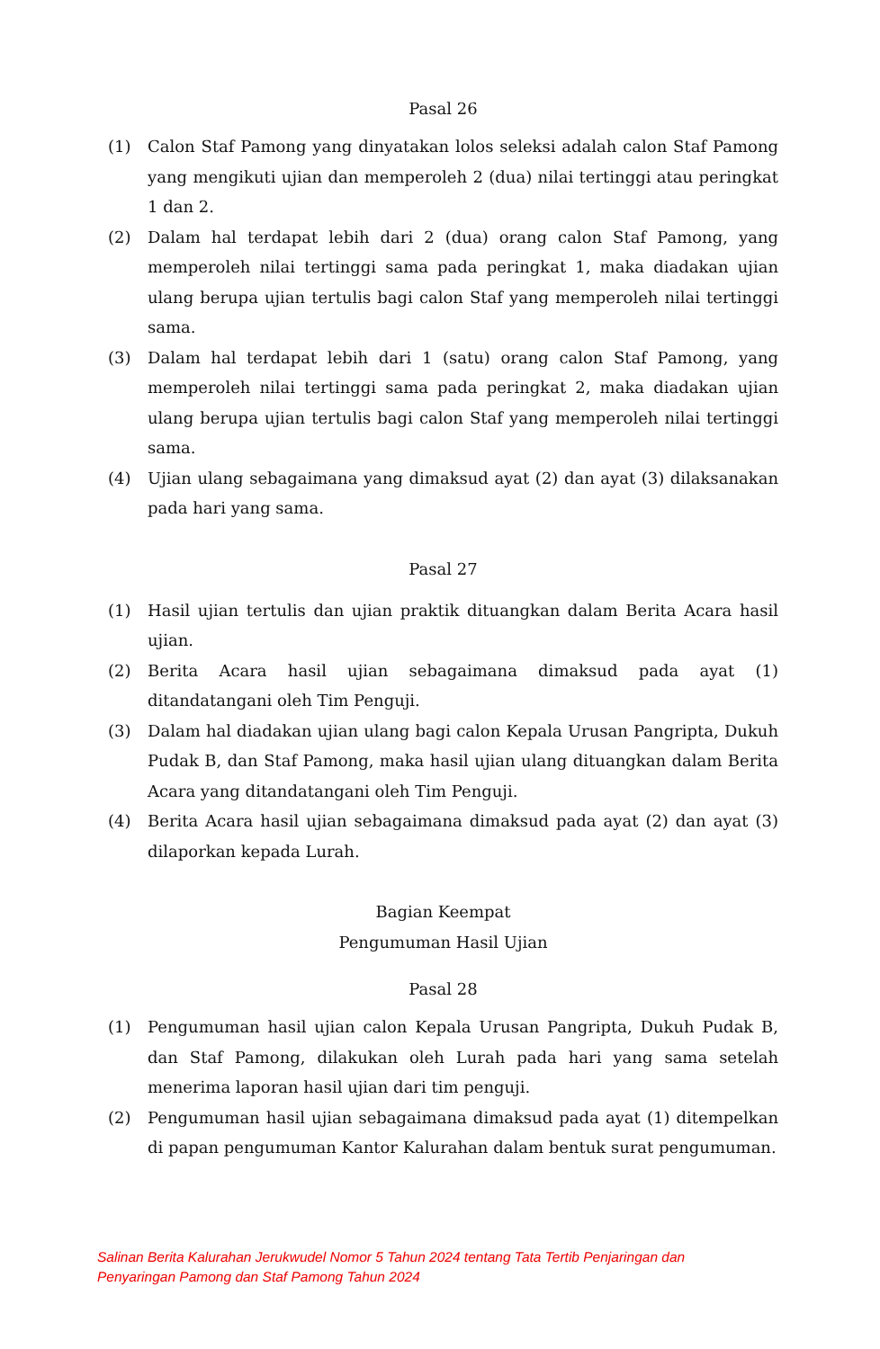Pasal 26
(1) Calon Staf Pamong yang dinyatakan lolos seleksi adalah calon Staf Pamong yang mengikuti ujian dan memperoleh 2 (dua) nilai tertinggi atau peringkat 1 dan 2.
(2) Dalam hal terdapat lebih dari 2 (dua) orang calon Staf Pamong, yang memperoleh nilai tertinggi sama pada peringkat 1, maka diadakan ujian ulang berupa ujian tertulis bagi calon Staf yang memperoleh nilai tertinggi sama.
(3) Dalam hal terdapat lebih dari 1 (satu) orang calon Staf Pamong, yang memperoleh nilai tertinggi sama pada peringkat 2, maka diadakan ujian ulang berupa ujian tertulis bagi calon Staf yang memperoleh nilai tertinggi sama.
(4) Ujian ulang sebagaimana yang dimaksud ayat (2) dan ayat (3) dilaksanakan pada hari yang sama.
Pasal 27
(1) Hasil ujian tertulis dan ujian praktik dituangkan dalam Berita Acara hasil ujian.
(2) Berita Acara hasil ujian sebagaimana dimaksud pada ayat (1) ditandatangani oleh Tim Penguji.
(3) Dalam hal diadakan ujian ulang bagi calon Kepala Urusan Pangripta, Dukuh Pudak B, dan Staf Pamong, maka hasil ujian ulang dituangkan dalam Berita Acara yang ditandatangani oleh Tim Penguji.
(4) Berita Acara hasil ujian sebagaimana dimaksud pada ayat (2) dan ayat (3) dilaporkan kepada Lurah.
Bagian Keempat
Pengumuman Hasil Ujian
Pasal 28
(1) Pengumuman hasil ujian calon Kepala Urusan Pangripta, Dukuh Pudak B, dan Staf Pamong, dilakukan oleh Lurah pada hari yang sama setelah menerima laporan hasil ujian dari tim penguji.
(2) Pengumuman hasil ujian sebagaimana dimaksud pada ayat (1) ditempelkan di papan pengumuman Kantor Kalurahan dalam bentuk surat pengumuman.
Salinan Berita Kalurahan Jerukwudel Nomor 5 Tahun 2024 tentang Tata Tertib Penjaringan dan
Penyaringan Pamong dan Staf Pamong Tahun 2024